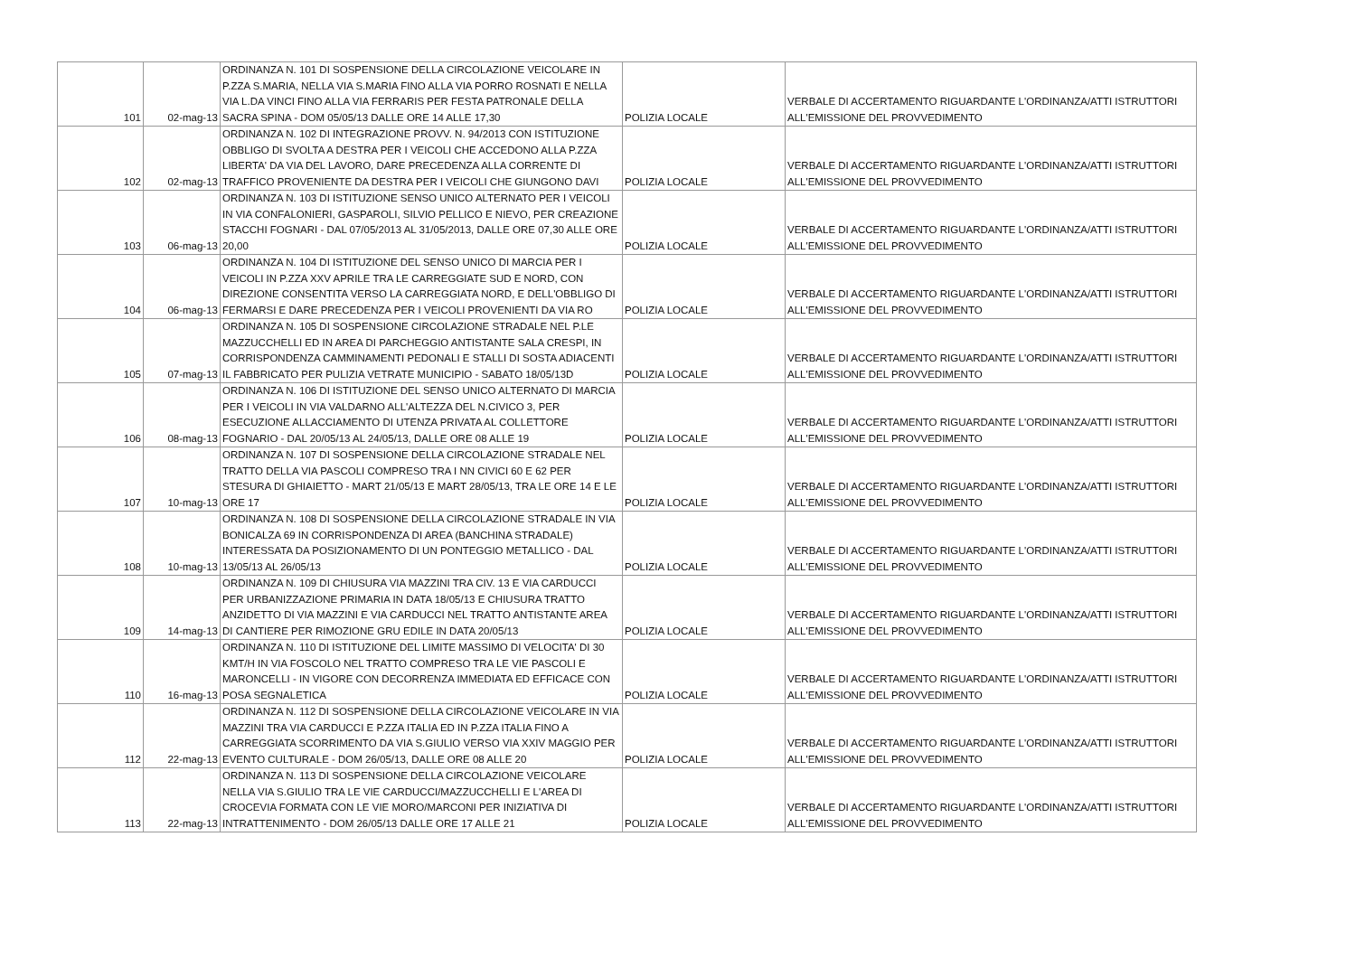| 101 | 02-mag-13 | ORDINANZA N. 101 DI SOSPENSIONE DELLA CIRCOLAZIONE VEICOLARE IN P.ZZA S.MARIA, NELLA VIA S.MARIA FINO ALLA VIA PORRO ROSNATI E NELLA VIA L.DA VINCI FINO ALLA VIA FERRARIS PER FESTA PATRONALE DELLA SACRA SPINA - DOM 05/05/13 DALLE ORE 14 ALLE 17,30 | POLIZIA LOCALE | VERBALE DI ACCERTAMENTO RIGUARDANTE L'ORDINANZA/ATTI ISTRUTTORI ALL'EMISSIONE DEL PROVVEDIMENTO |
| 102 | 02-mag-13 | ORDINANZA N. 102 DI INTEGRAZIONE PROVV. N. 94/2013 CON ISTITUZIONE OBBLIGO DI SVOLTA A DESTRA PER I VEICOLI CHE ACCEDONO ALLA P.ZZA LIBERTA' DA VIA DEL LAVORO, DARE PRECEDENZA ALLA CORRENTE DI TRAFFICO PROVENIENTE DA DESTRA PER I VEICOLI CHE GIUNGONO DAVI | POLIZIA LOCALE | VERBALE DI ACCERTAMENTO RIGUARDANTE L'ORDINANZA/ATTI ISTRUTTORI ALL'EMISSIONE DEL PROVVEDIMENTO |
| 103 | 06-mag-13 | ORDINANZA N. 103 DI ISTITUZIONE SENSO UNICO ALTERNATO PER I VEICOLI IN VIA CONFALONIERI, GASPAROLI, SILVIO PELLICO E NIEVO, PER CREAZIONE STACCHI FOGNARI - DAL 07/05/2013 AL 31/05/2013, DALLE ORE 07,30 ALLE ORE 20,00 | POLIZIA LOCALE | VERBALE DI ACCERTAMENTO RIGUARDANTE L'ORDINANZA/ATTI ISTRUTTORI ALL'EMISSIONE DEL PROVVEDIMENTO |
| 104 | 06-mag-13 | ORDINANZA N. 104 DI ISTITUZIONE DEL SENSO UNICO DI MARCIA PER I VEICOLI IN P.ZZA XXV APRILE TRA LE CARREGGIATE SUD E NORD, CON DIREZIONE CONSENTITA VERSO LA CARREGGIATA NORD, E DELL'OBBLIGO DI FERMARSI E DARE PRECEDENZA PER I VEICOLI PROVENIENTI DA VIA RO | POLIZIA LOCALE | VERBALE DI ACCERTAMENTO RIGUARDANTE L'ORDINANZA/ATTI ISTRUTTORI ALL'EMISSIONE DEL PROVVEDIMENTO |
| 105 | 07-mag-13 | ORDINANZA N. 105 DI SOSPENSIONE CIRCOLAZIONE STRADALE NEL P.LE MAZZUCCHELLI ED IN AREA DI PARCHEGGIO ANTISTANTE SALA CRESPI, IN CORRISPONDENZA CAMMINAMENTI PEDONALI E STALLI DI SOSTA ADIACENTI IL FABBRICATO PER PULIZIA VETRATE MUNICIPIO - SABATO 18/05/13D | POLIZIA LOCALE | VERBALE DI ACCERTAMENTO RIGUARDANTE L'ORDINANZA/ATTI ISTRUTTORI ALL'EMISSIONE DEL PROVVEDIMENTO |
| 106 | 08-mag-13 | ORDINANZA N. 106 DI ISTITUZIONE DEL SENSO UNICO ALTERNATO DI MARCIA PER I VEICOLI IN VIA VALDARNO ALL'ALTEZZA DEL N.CIVICO 3, PER ESECUZIONE ALLACCIAMENTO DI UTENZA PRIVATA AL COLLETTORE FOGNARIO - DAL 20/05/13 AL 24/05/13, DALLE ORE 08 ALLE 19 | POLIZIA LOCALE | VERBALE DI ACCERTAMENTO RIGUARDANTE L'ORDINANZA/ATTI ISTRUTTORI ALL'EMISSIONE DEL PROVVEDIMENTO |
| 107 | 10-mag-13 | ORDINANZA N. 107 DI SOSPENSIONE DELLA CIRCOLAZIONE STRADALE NEL TRATTO DELLA VIA PASCOLI COMPRESO TRA I NN CIVICI 60 E 62 PER STESURA DI GHIAIETTO - MART 21/05/13 E MART 28/05/13, TRA LE ORE 14 E LE ORE 17 | POLIZIA LOCALE | VERBALE DI ACCERTAMENTO RIGUARDANTE L'ORDINANZA/ATTI ISTRUTTORI ALL'EMISSIONE DEL PROVVEDIMENTO |
| 108 | 10-mag-13 | ORDINANZA N. 108 DI SOSPENSIONE DELLA CIRCOLAZIONE STRADALE IN VIA BONICALZA 69 IN CORRISPONDENZA DI AREA (BANCHINA STRADALE) INTERESSATA DA POSIZIONAMENTO DI UN PONTEGGIO METALLICO - DAL 13/05/13 AL 26/05/13 | POLIZIA LOCALE | VERBALE DI ACCERTAMENTO RIGUARDANTE L'ORDINANZA/ATTI ISTRUTTORI ALL'EMISSIONE DEL PROVVEDIMENTO |
| 109 | 14-mag-13 | ORDINANZA N. 109 DI CHIUSURA VIA MAZZINI TRA CIV. 13 E VIA CARDUCCI PER URBANIZZAZIONE PRIMARIA IN DATA 18/05/13 E CHIUSURA TRATTO ANZIDETTO DI VIA MAZZINI E VIA CARDUCCI NEL TRATTO ANTISTANTE AREA DI CANTIERE PER RIMOZIONE GRU EDILE IN DATA 20/05/13 | POLIZIA LOCALE | VERBALE DI ACCERTAMENTO RIGUARDANTE L'ORDINANZA/ATTI ISTRUTTORI ALL'EMISSIONE DEL PROVVEDIMENTO |
| 110 | 16-mag-13 | ORDINANZA N. 110 DI ISTITUZIONE DEL LIMITE MASSIMO DI VELOCITA' DI 30 KMT/H IN VIA FOSCOLO NEL TRATTO COMPRESO TRA LE VIE PASCOLI E MARONCELLI - IN VIGORE CON DECORRENZA IMMEDIATA ED EFFICACE CON POSA SEGNALETICA | POLIZIA LOCALE | VERBALE DI ACCERTAMENTO RIGUARDANTE L'ORDINANZA/ATTI ISTRUTTORI ALL'EMISSIONE DEL PROVVEDIMENTO |
| 112 | 22-mag-13 | ORDINANZA N. 112 DI SOSPENSIONE DELLA CIRCOLAZIONE VEICOLARE IN VIA MAZZINI TRA VIA CARDUCCI E P.ZZA ITALIA ED IN P.ZZA ITALIA FINO A CARREGGIATA SCORRIMENTO DA VIA S.GIULIO VERSO VIA XXIV MAGGIO PER EVENTO CULTURALE - DOM 26/05/13, DALLE ORE 08 ALLE 20 | POLIZIA LOCALE | VERBALE DI ACCERTAMENTO RIGUARDANTE L'ORDINANZA/ATTI ISTRUTTORI ALL'EMISSIONE DEL PROVVEDIMENTO |
| 113 | 22-mag-13 | ORDINANZA N. 113 DI SOSPENSIONE DELLA CIRCOLAZIONE VEICOLARE NELLA VIA S.GIULIO TRA LE VIE CARDUCCI/MAZZUCCHELLI E L'AREA DI CROCEVIA FORMATA CON LE VIE MORO/MARCONI PER INIZIATIVA DI INTRATTENIMENTO - DOM 26/05/13 DALLE ORE 17 ALLE 21 | POLIZIA LOCALE | VERBALE DI ACCERTAMENTO RIGUARDANTE L'ORDINANZA/ATTI ISTRUTTORI ALL'EMISSIONE DEL PROVVEDIMENTO |